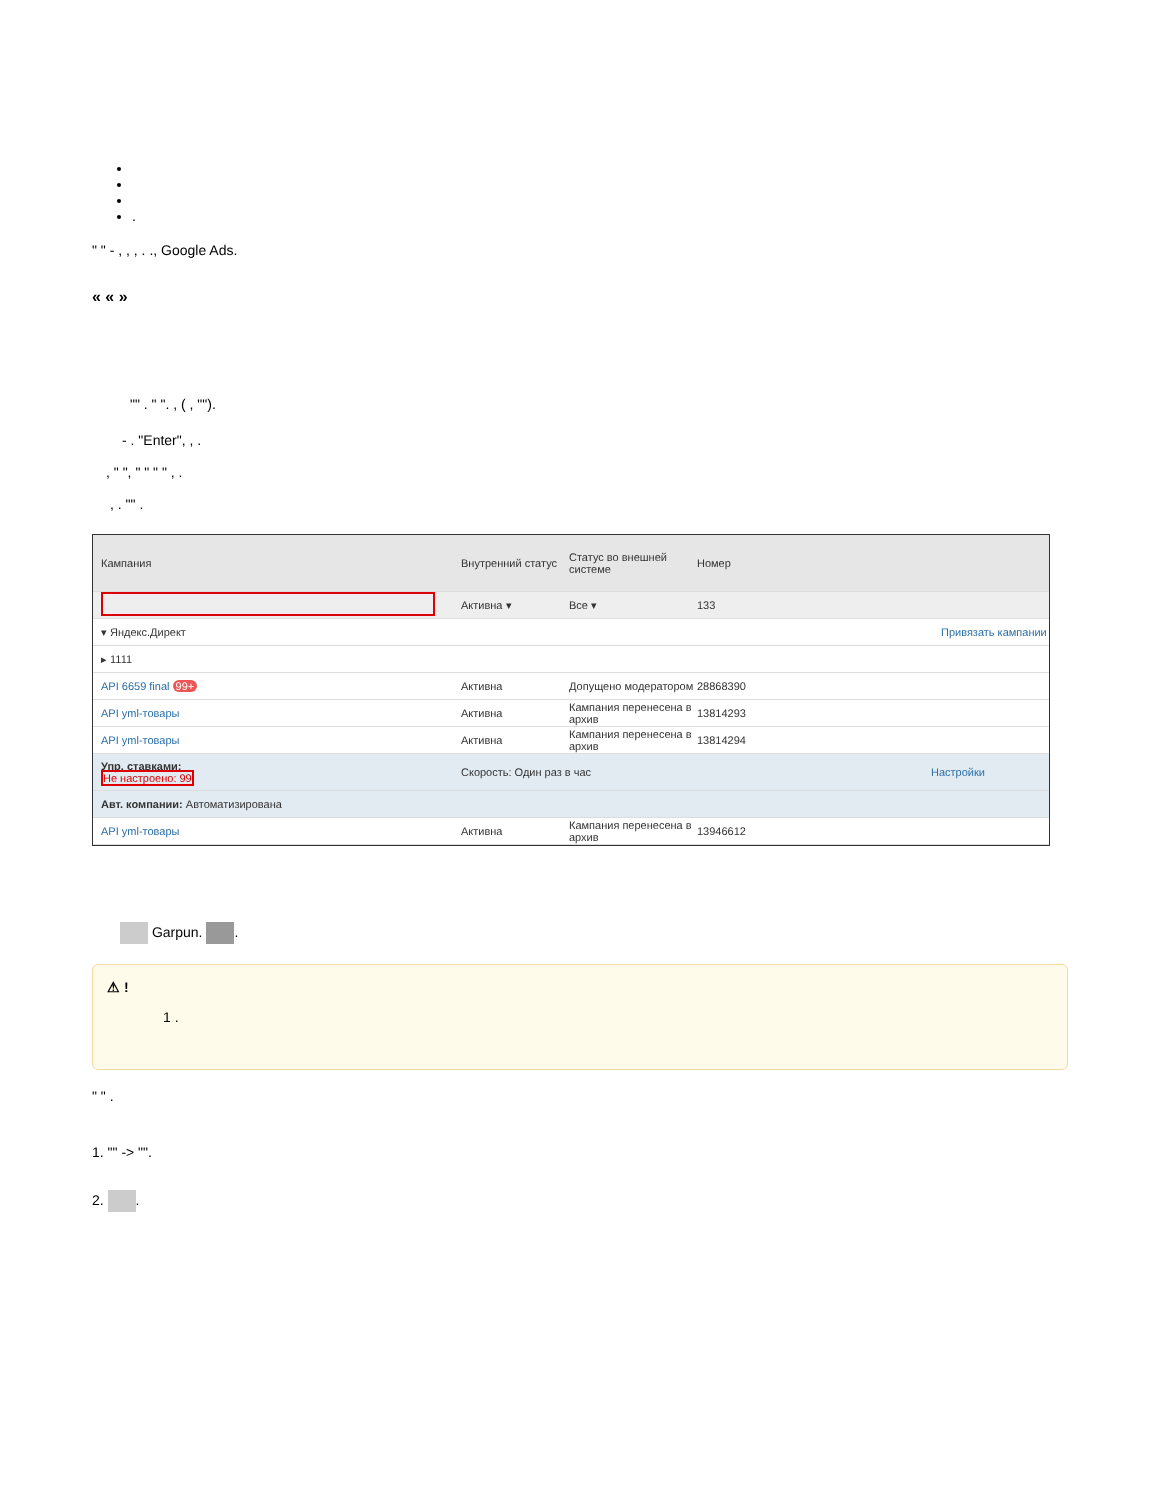.
" " - , , , . ., Google Ads.
« « »
"" . " ". , ( , "").
- . "Enter", , .
, " ", " " " " , .
, . "" .
Кампания
Внутренний статус
Статус во внешней системе
Номер
Активна ▾ Все ▾ 133
▾ Яндекс.Директ Привязать кампании
▸ 1111
API 6659 final 99+ Активна
Допущено модератором
28868390
API yml-товары Активна
Кампания перенесена в архив
13814293
API yml-товары Активна
Кампания перенесена в архив
13814294
Упр. ставками:
Не настроено: 99
Скорость: Один раз в час Настройки
Авт. компании: Автоматизирована
API yml-товары Активна
Кампания перенесена в архив
13946612
Garpun. .
⚠ !
1 .
" " .
1. "" -> "".
2. .